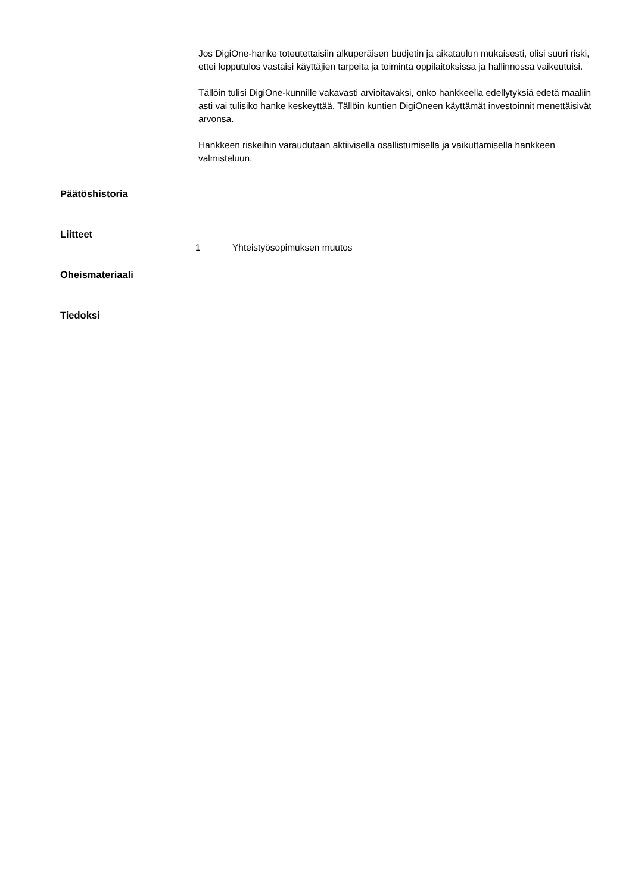Jos DigiOne-hanke toteutettaisiin alkuperäisen budjetin ja aikataulun mukaisesti, olisi suuri riski, ettei lopputulos vastaisi käyttäjien tarpeita ja toiminta oppilaitoksissa ja hallinnossa vaikeutuisi.
Tällöin tulisi DigiOne-kunnille vakavasti arvioitavaksi, onko hankkeella edellytyksiä edetä maaliin asti vai tulisiko hanke keskeyttää. Tällöin kuntien DigiOneen käyttämät investoinnit menettäisivät arvonsa.
Hankkeen riskeihin varaudutaan aktiivisella osallistumisella ja vaikuttamisella hankkeen valmisteluun.
Päätöshistoria
Liitteet
1 Yhteistyösopimuksen muutos
Oheismateriaali
Tiedoksi